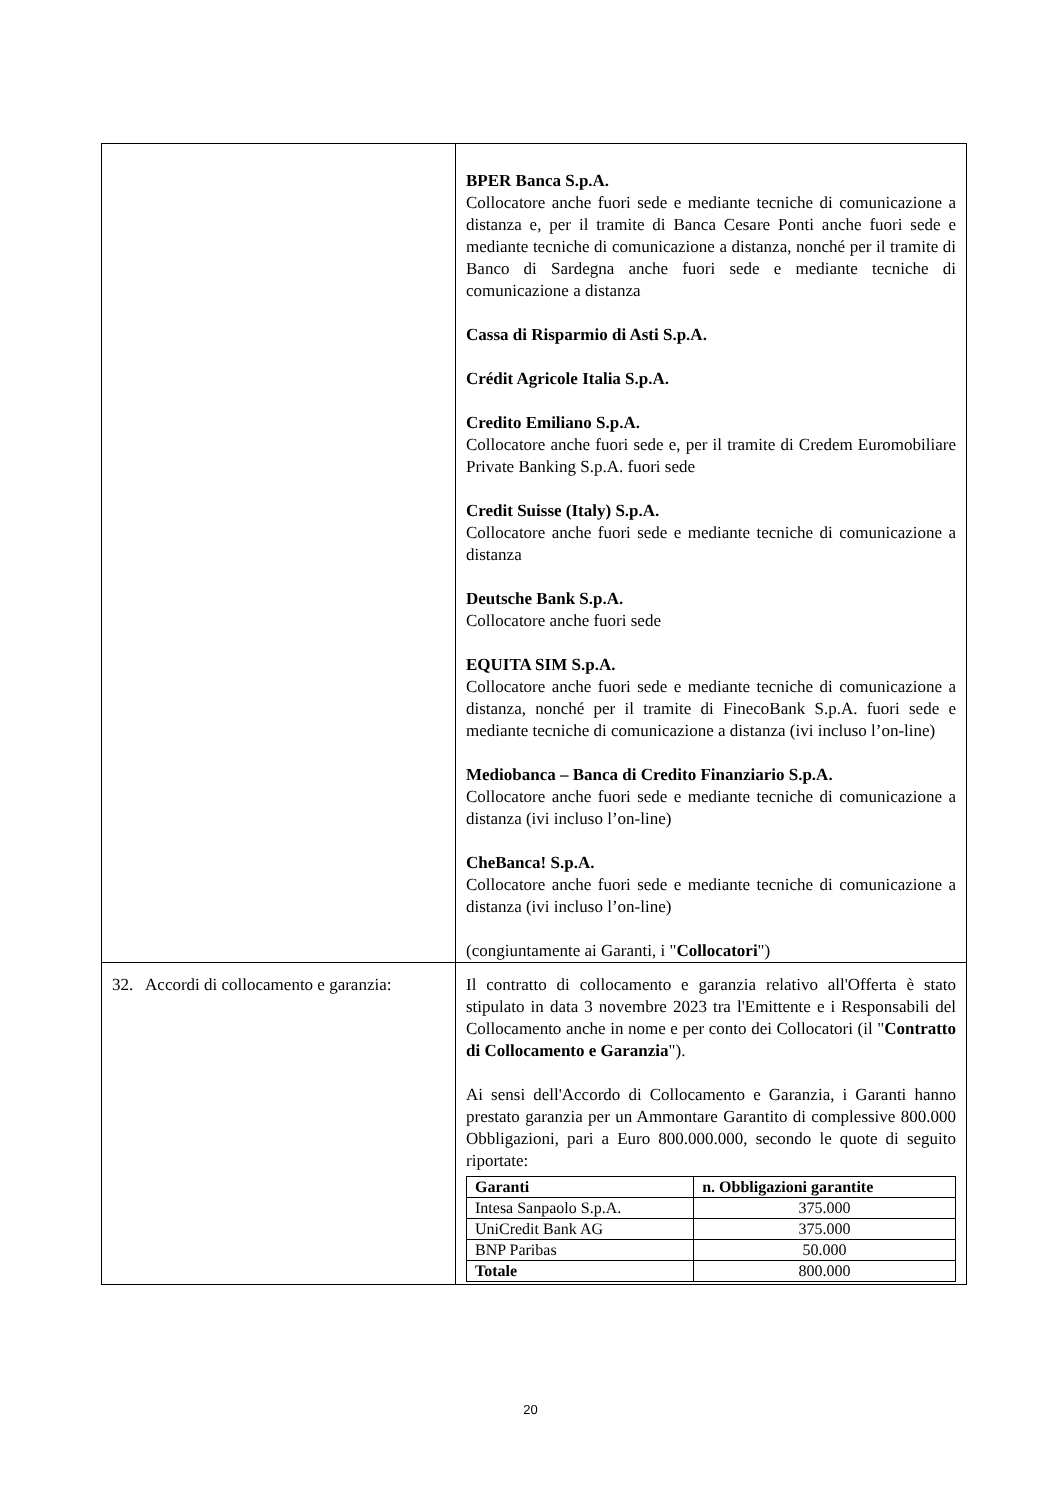| | BPER Banca S.p.A. Collocatore anche fuori sede e mediante tecniche di comunicazione a distanza e, per il tramite di Banca Cesare Ponti anche fuori sede e mediante tecniche di comunicazione a distanza, nonché per il tramite di Banco di Sardegna anche fuori sede e mediante tecniche di comunicazione a distanza Cassa di Risparmio di Asti S.p.A. Crédit Agricole Italia S.p.A. Credito Emiliano S.p.A. Collocatore anche fuori sede e, per il tramite di Credem Euromobiliare Private Banking S.p.A. fuori sede Credit Suisse (Italy) S.p.A. Collocatore anche fuori sede e mediante tecniche di comunicazione a distanza Deutsche Bank S.p.A. Collocatore anche fuori sede EQUITA SIM S.p.A. Collocatore anche fuori sede e mediante tecniche di comunicazione a distanza, nonché per il tramite di FinecoBank S.p.A. fuori sede e mediante tecniche di comunicazione a distanza (ivi incluso l’on-line) Mediobanca – Banca di Credito Finanziario S.p.A. Collocatore anche fuori sede e mediante tecniche di comunicazione a distanza (ivi incluso l’on-line) CheBanca! S.p.A. Collocatore anche fuori sede e mediante tecniche di comunicazione a distanza (ivi incluso l’on-line) (congiuntamente ai Garanti, i " Collocatori ") |
| 32. Accordi di collocamento e garanzia: | Il contratto di collocamento e garanzia relativo all'Offerta è stato stipulato in data 3 novembre 2023 tra l'Emittente e i Responsabili del Collocamento anche in nome e per conto dei Collocatori (il " Contratto di Collocamento e Garanzia "). Ai sensi dell'Accordo di Collocamento e Garanzia, i Garanti hanno prestato garanzia per un Ammontare Garantito di complessive 800.000 Obbligazioni, pari a Euro 800.000.000, secondo le quote di seguito riportate: / Garanti / n. Obbligazioni garantite / / --- / --- / / Intesa Sanpaolo S.p.A. / 375.000 / / UniCredit Bank AG / 375.000 / / BNP Paribas / 50.000 / / Totale / 800.000 / |
20